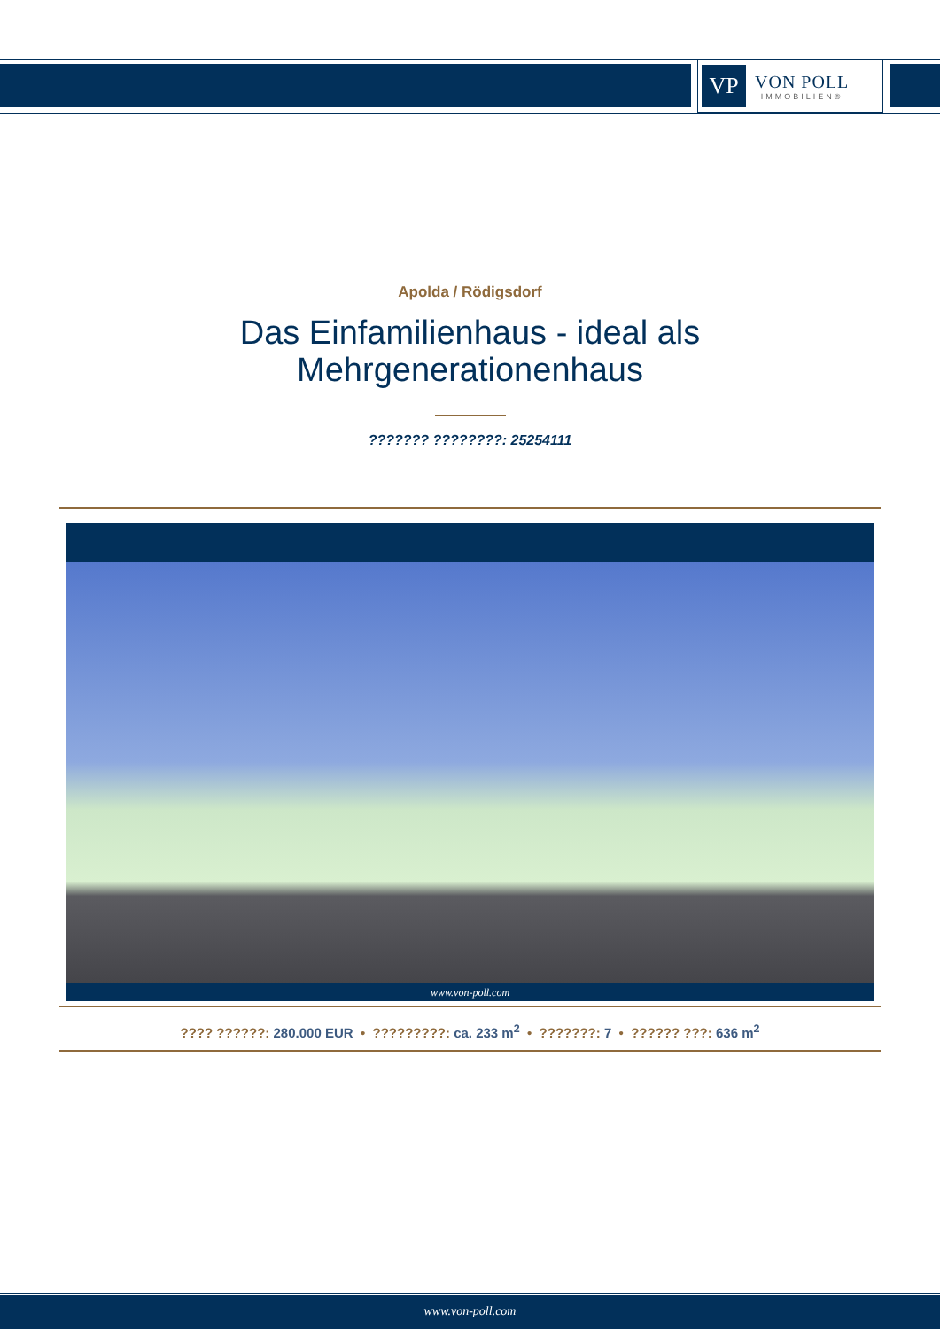VP
VON POLL
IMMOBILIEN®
Apolda / Rödigsdorf
Das Einfamilienhaus - ideal als
Mehrgenerationenhaus
??????? ????????: 25254111
www.von-poll.com
???? ??????: 280.000 EUR • ?????????: ca. 233 m<sup>2</sup> • ???????: 7 • ?????? ???: 636 m<sup>2</sup>
www.von-poll.com